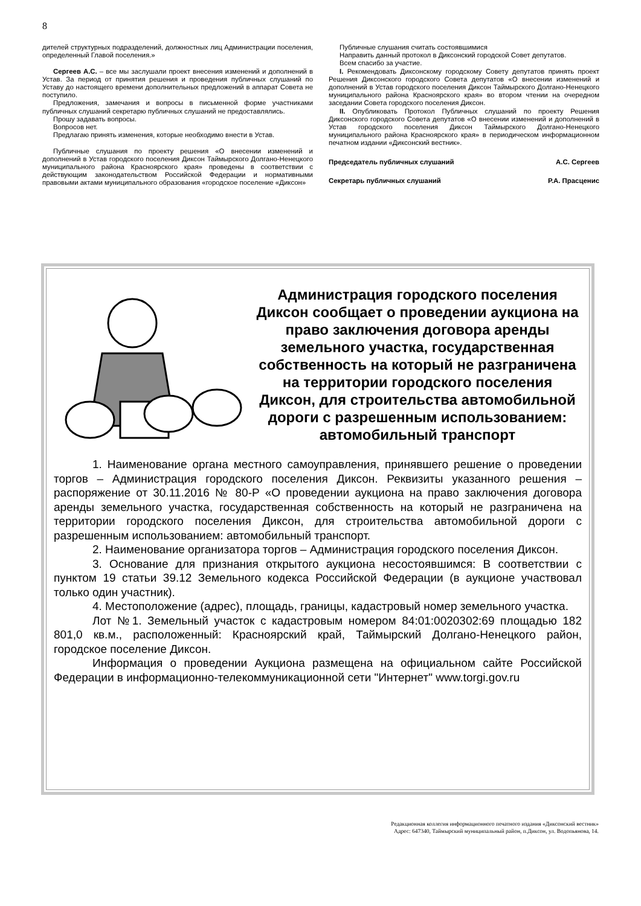8
дителей структурных подразделений, должностных лиц Администрации поселения, определенный Главой поселения.»
Сергеев А.С. – все мы заслушали проект внесения изменений и дополнений в Устав. За период от принятия решения и проведения публичных слушаний по Уставу до настоящего времени дополнительных предложений в аппарат Совета не поступило.
Предложения, замечания и вопросы в письменной форме участниками публичных слушаний секретарю публичных слушаний не предоставлялись.
Прошу задавать вопросы.
Вопросов нет.
Предлагаю принять изменения, которые необходимо внести в Устав.
Публичные слушания по проекту решения «О внесении изменений и дополнений в Устав городского поселения Диксон Таймырского Долгано-Ненецкого муниципального района Красноярского края» проведены в соответствии с действующим законодательством Российской Федерации и нормативными правовыми актами муниципального образования «городское поселение «Диксон»
Публичные слушания считать состоявшимися
Направить данный протокол в Диксонский городской Совет депутатов.
Всем спасибо за участие.
I. Рекомендовать Диксонскому городскому Совету депутатов принять проект Решения Диксонского городского Совета депутатов «О внесении изменений и дополнений в Устав городского поселения Диксон Таймырского Долгано-Ненецкого муниципального района Красноярского края» во втором чтении на очередном заседании Совета городского поселения Диксон.
II. Опубликовать Протокол Публичных слушаний по проекту Решения Диксонского городского Совета депутатов «О внесении изменений и дополнений в Устав городского поселения Диксон Таймырского Долгано-Ненецкого муниципального района Красноярского края» в периодическом информационном печатном издании «Диксонский вестник».
Председатель публичных слушаний А.С. Сергеев
Секретарь публичных слушаний Р.А. Прасценис
Администрация городского поселения Диксон сообщает о проведении аукциона на право заключения договора аренды земельного участка, государственная собственность на который не разграничена на территории городского поселения Диксон, для строительства автомобильной дороги с разрешенным использованием: автомобильный транспорт
1. Наименование органа местного самоуправления, принявшего решение о проведении торгов – Администрация городского поселения Диксон. Реквизиты указанного решения – распоряжение от 30.11.2016 № 80-Р «О проведении аукциона на право заключения договора аренды земельного участка, государственная собственность на который не разграничена на территории городского поселения Диксон, для строительства автомобильной дороги с разрешенным использованием: автомобильный транспорт.
2. Наименование организатора торгов – Администрация городского поселения Диксон.
3. Основание для признания открытого аукциона несостоявшимся: В соответствии с пунктом 19 статьи 39.12 Земельного кодекса Российской Федерации (в аукционе участвовал только один участник).
4. Местоположение (адрес), площадь, границы, кадастровый номер земельного участка.
Лот №1. Земельный участок с кадастровым номером 84:01:0020302:69 площадью 182 801,0 кв.м., расположенный: Красноярский край, Таймырский Долгано-Ненецкого район, городское поселение Диксон.
Информация о проведении Аукциона размещена на официальном сайте Российской Федерации в информационно-телекоммуникационной сети "Интернет" www.torgi.gov.ru
Редакционная коллегия информационного печатного издания «Диксонский вестник»
Адрес: 647340, Таймырский муниципальный район, п.Диксон, ул. Водопьянова, 14.